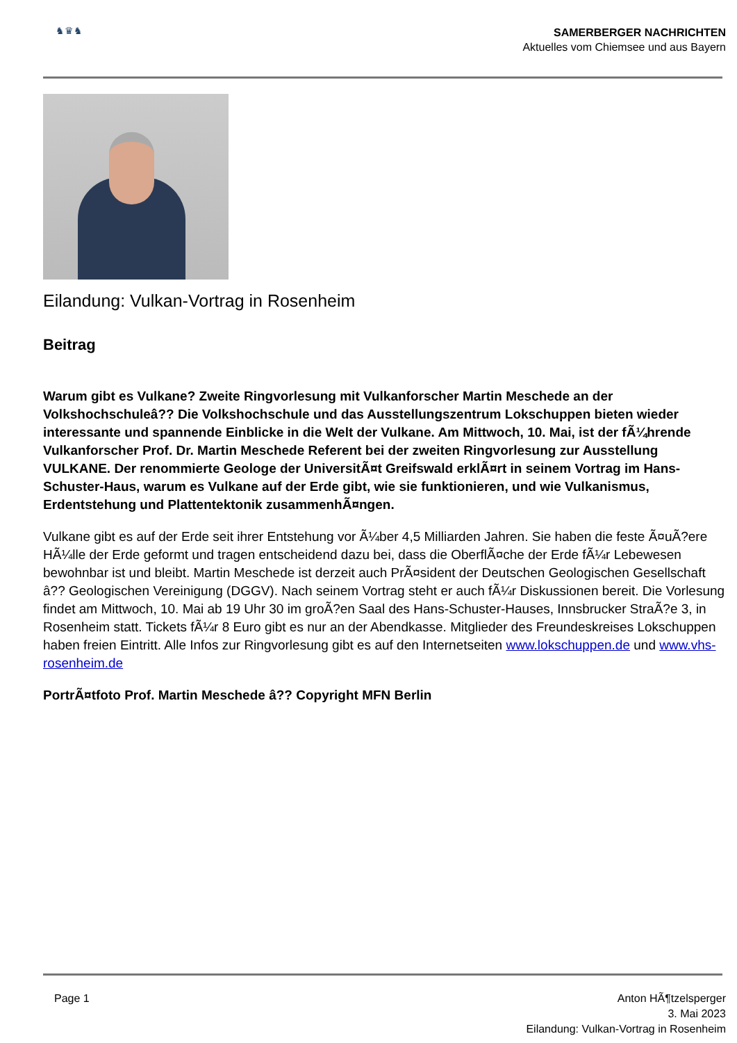♞♛♞
SAMERBERGER NACHRICHTEN
Aktuelles vom Chiemsee und aus Bayern
Eilandung: Vulkan-Vortrag in Rosenheim
Beitrag
Warum gibt es Vulkane? Zweite Ringvorlesung mit Vulkanforscher Martin Meschede an der Volkshochschuleâ?? Die Volkshochschule und das Ausstellungszentrum Lokschuppen bieten wieder interessante und spannende Einblicke in die Welt der Vulkane. Am Mittwoch, 10. Mai, ist der fÃ¼hrende Vulkanforscher Prof. Dr. Martin Meschede Referent bei der zweiten Ringvorlesung zur Ausstellung VULKANE. Der renommierte Geologe der UniversitÃ¤t Greifswald erklÃ¤rt in seinem Vortrag im Hans-Schuster-Haus, warum es Vulkane auf der Erde gibt, wie sie funktionieren, und wie Vulkanismus, Erdentstehung und Plattentektonik zusammenhÃ¤ngen.
Vulkane gibt es auf der Erde seit ihrer Entstehung vor Ã¼ber 4,5 Milliarden Jahren. Sie haben die feste Ã¤uÃ?ere HÃ¼lle der Erde geformt und tragen entscheidend dazu bei, dass die OberflÃ¤che der Erde fÃ¼r Lebewesen bewohnbar ist und bleibt. Martin Meschede ist derzeit auch PrÃ¤sident der Deutschen Geologischen Gesellschaft â?? Geologischen Vereinigung (DGGV). Nach seinem Vortrag steht er auch fÃ¼r Diskussionen bereit. Die Vorlesung findet am Mittwoch, 10. Mai ab 19 Uhr 30 im groÃ?en Saal des Hans-Schuster-Hauses, Innsbrucker StraÃ?e 3, in Rosenheim statt. Tickets fÃ¼r 8 Euro gibt es nur an der Abendkasse. Mitglieder des Freundeskreises Lokschuppen haben freien Eintritt. Alle Infos zur Ringvorlesung gibt es auf den Internetseiten www.lokschuppen.de und www.vhs-rosenheim.de
PortrÃ¤tfoto Prof. Martin Meschede â?? Copyright MFN Berlin
Page 1 Anton HÃ¶tzelsperger
3. Mai 2023
Eilandung: Vulkan-Vortrag in Rosenheim